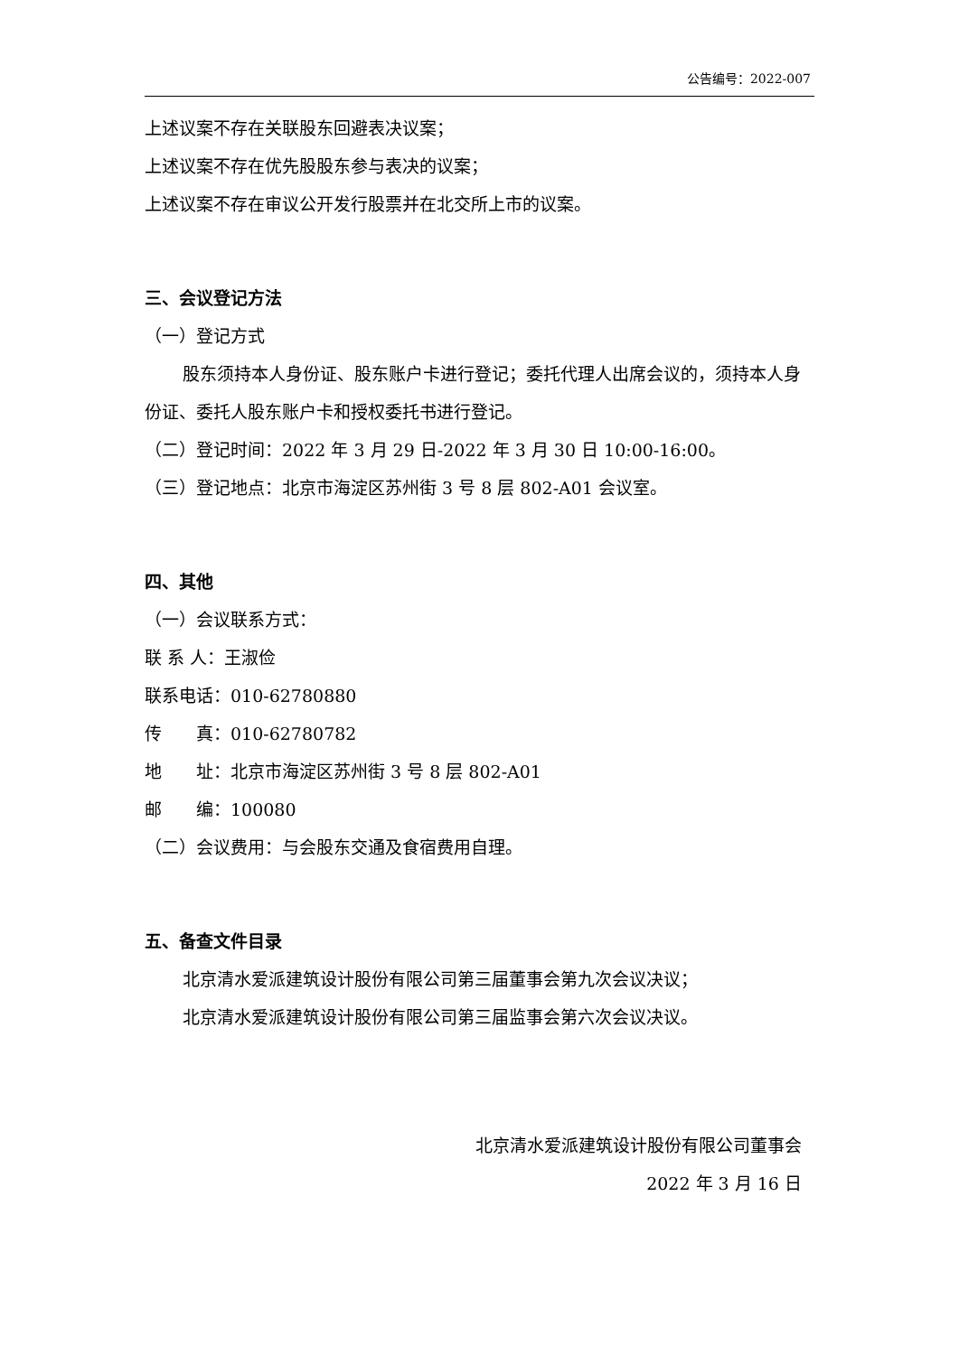公告编号：2022-007
上述议案不存在关联股东回避表决议案；
上述议案不存在优先股股东参与表决的议案；
上述议案不存在审议公开发行股票并在北交所上市的议案。
三、会议登记方法
（一）登记方式
股东须持本人身份证、股东账户卡进行登记；委托代理人出席会议的，须持本人身份证、委托人股东账户卡和授权委托书进行登记。
（二）登记时间：2022 年 3 月 29 日-2022 年 3 月 30 日 10:00-16:00。
（三）登记地点：北京市海淀区苏州街 3 号 8 层 802-A01 会议室。
四、其他
（一）会议联系方式：
联 系 人：王淑俭
联系电话：010-62780880
传  真：010-62780782
地  址：北京市海淀区苏州街 3 号 8 层 802-A01
邮  编：100080
（二）会议费用：与会股东交通及食宿费用自理。
五、备查文件目录
北京清水爱派建筑设计股份有限公司第三届董事会第九次会议决议；
北京清水爱派建筑设计股份有限公司第三届监事会第六次会议决议。
北京清水爱派建筑设计股份有限公司董事会
2022 年 3 月 16 日